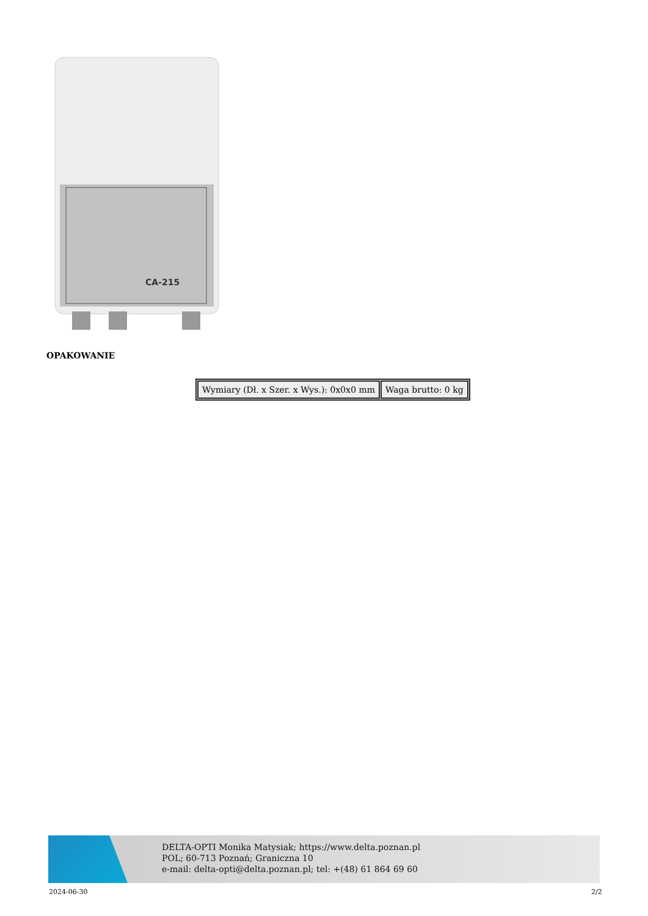CA-215
OPAKOWANIE
| Wymiary (Dł. x Szer. x Wys.): 0x0x0 mm | Waga brutto: 0 kg |
DELTA-OPTI Monika Matysiak; https://www.delta.poznan.pl
POL; 60-713 Poznań; Graniczna 10
e-mail: delta-opti@delta.poznan.pl; tel: +(48) 61 864 69 60
2024-06-30 2/2